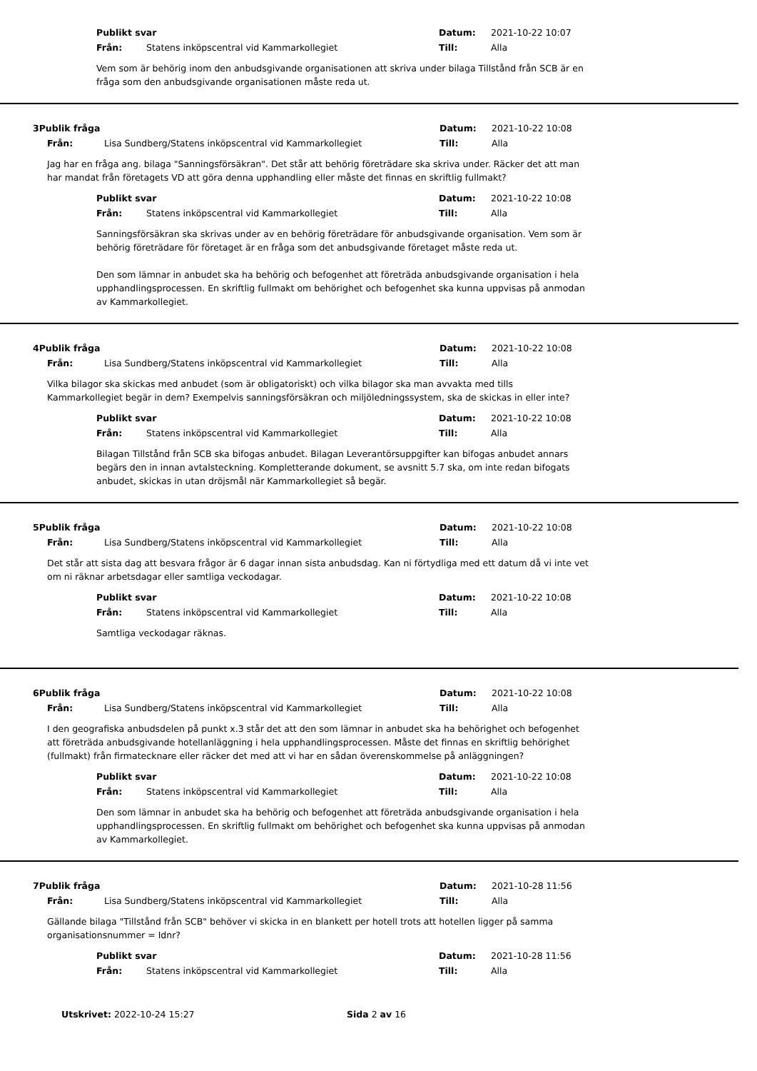Publikt svar Datum: 2021-10-22 10:07
Från: Statens inköpscentral vid Kammarkollegiet Till: Alla
Vem som är behörig inom den anbudsgivande organisationen att skriva under bilaga Tillstånd från SCB är en fråga som den anbudsgivande organisationen måste reda ut.
3 Publik fråga Datum: 2021-10-22 10:08
Från: Lisa Sundberg/Statens inköpscentral vid Kammarkollegiet Till: Alla
Jag har en fråga ang. bilaga "Sanningsförsäkran". Det står att behörig företrädare ska skriva under. Räcker det att man har mandat från företagets VD att göra denna upphandling eller måste det finnas en skriftlig fullmakt?
Publikt svar Datum: 2021-10-22 10:08
Från: Statens inköpscentral vid Kammarkollegiet Till: Alla
Sanningsförsäkran ska skrivas under av en behörig företrädare för anbudsgivande organisation. Vem som är behörig företrädare för företaget är en fråga som det anbudsgivande företaget måste reda ut.
Den som lämnar in anbudet ska ha behörig och befogenhet att företräda anbudsgivande organisation i hela upphandlingsprocessen. En skriftlig fullmakt om behörighet och befogenhet ska kunna uppvisas på anmodan av Kammarkollegiet.
4 Publik fråga Datum: 2021-10-22 10:08
Från: Lisa Sundberg/Statens inköpscentral vid Kammarkollegiet Till: Alla
Vilka bilagor ska skickas med anbudet (som är obligatoriskt) och vilka bilagor ska man avvakta med tills Kammarkollegiet begär in dem? Exempelvis sanningsförsäkran och miljöledningssystem, ska de skickas in eller inte?
Publikt svar Datum: 2021-10-22 10:08
Från: Statens inköpscentral vid Kammarkollegiet Till: Alla
Bilagan Tillstånd från SCB ska bifogas anbudet. Bilagan Leverantörsuppgifter kan bifogas anbudet annars begärs den in innan avtalsteckning. Kompletterande dokument, se avsnitt 5.7 ska, om inte redan bifogats anbudet, skickas in utan dröjsmål när Kammarkollegiet så begär.
5 Publik fråga Datum: 2021-10-22 10:08
Från: Lisa Sundberg/Statens inköpscentral vid Kammarkollegiet Till: Alla
Det står att sista dag att besvara frågor är 6 dagar innan sista anbudsdag. Kan ni förtydliga med ett datum då vi inte vet om ni räknar arbetsdagar eller samtliga veckodagar.
Publikt svar Datum: 2021-10-22 10:08
Från: Statens inköpscentral vid Kammarkollegiet Till: Alla
Samtliga veckodagar räknas.
6 Publik fråga Datum: 2021-10-22 10:08
Från: Lisa Sundberg/Statens inköpscentral vid Kammarkollegiet Till: Alla
I den geografiska anbudsdelen på punkt x.3 står det att den som lämnar in anbudet ska ha behörighet och befogenhet att företräda anbudsgivande hotellanläggning i hela upphandlingsprocessen. Måste det finnas en skriftlig behörighet (fullmakt) från firmatecknare eller räcker det med att vi har en sådan överenskommelse på anläggningen?
Publikt svar Datum: 2021-10-22 10:08
Från: Statens inköpscentral vid Kammarkollegiet Till: Alla
Den som lämnar in anbudet ska ha behörig och befogenhet att företräda anbudsgivande organisation i hela upphandlingsprocessen. En skriftlig fullmakt om behörighet och befogenhet ska kunna uppvisas på anmodan av Kammarkollegiet.
7 Publik fråga Datum: 2021-10-28 11:56
Från: Lisa Sundberg/Statens inköpscentral vid Kammarkollegiet Till: Alla
Gällande bilaga "Tillstånd från SCB" behöver vi skicka in en blankett per hotell trots att hotellen ligger på samma organisationsnummer = Idnr?
Publikt svar Datum: 2021-10-28 11:56
Från: Statens inköpscentral vid Kammarkollegiet Till: Alla
Utskrivet: 2022-10-24 15:27 Sida 2 av 16